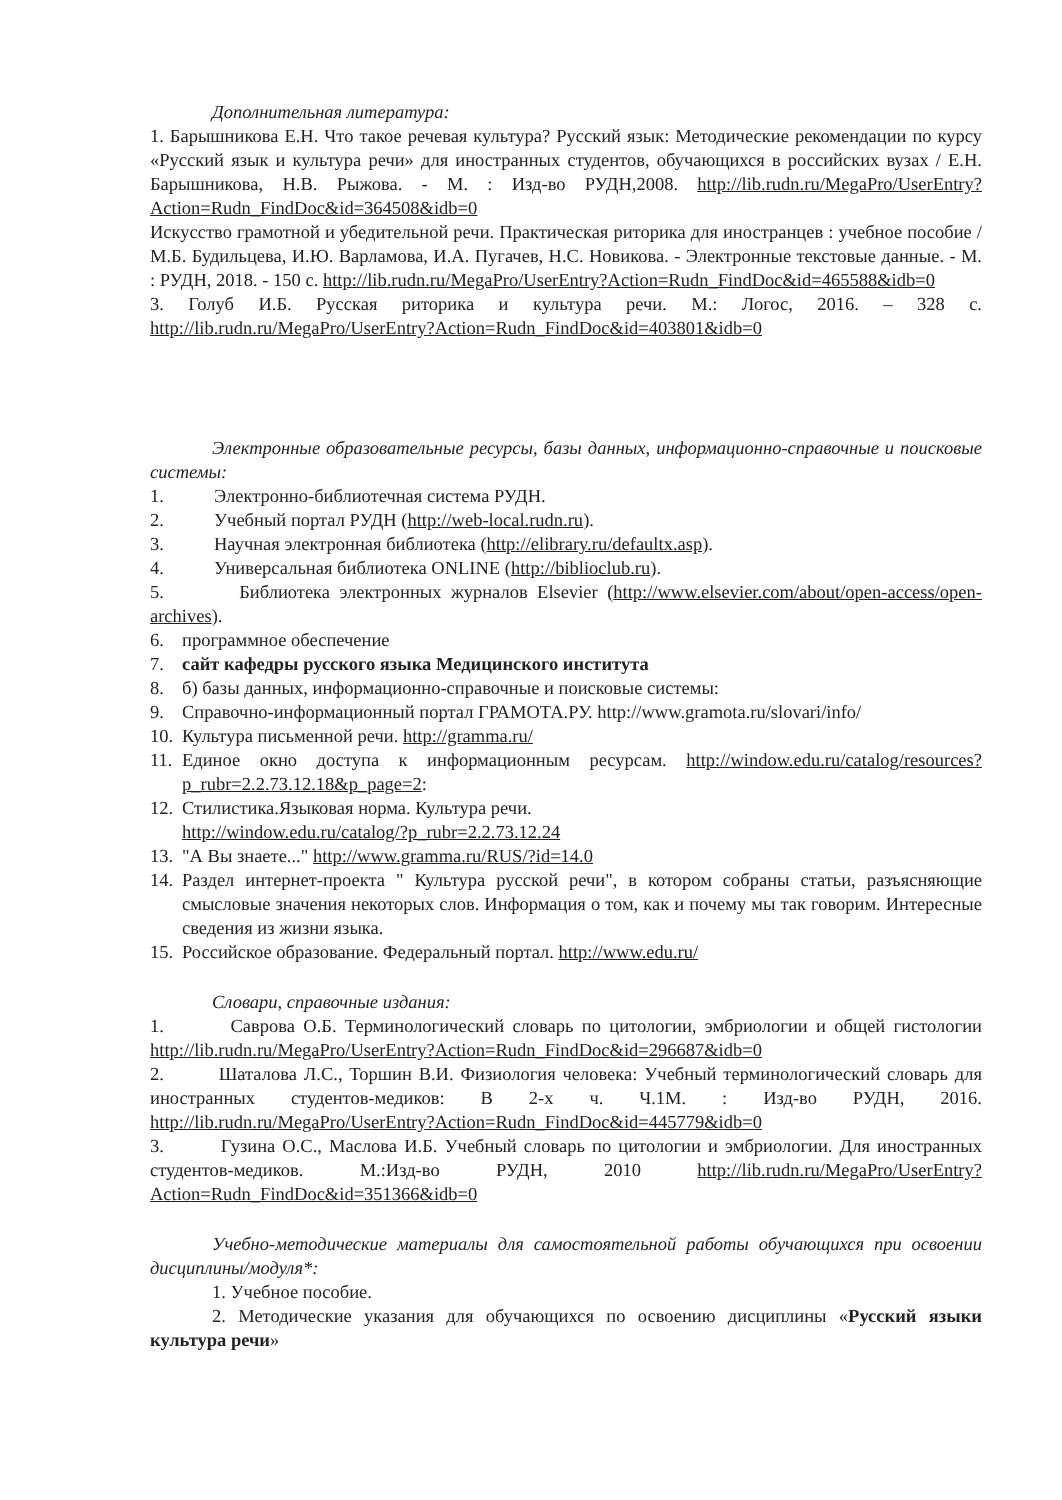Дополнительная литература:
1. Барышникова Е.Н. Что такое речевая культура? Русский язык: Методические рекомендации по курсу «Русский язык и культура речи» для иностранных студентов, обучающихся в российских вузах / Е.Н. Барышникова, Н.В. Рыжова. - М. : Изд-во РУДН,2008. http://lib.rudn.ru/MegaPro/UserEntry?Action=Rudn_FindDoc&id=364508&idb=0
Искусство грамотной и убедительной речи. Практическая риторика для иностранцев : учебное пособие / М.Б. Будильцева, И.Ю. Варламова, И.А. Пугачев, Н.С. Новикова. - Электронные текстовые данные. - М. : РУДН, 2018. - 150 с. http://lib.rudn.ru/MegaPro/UserEntry?Action=Rudn_FindDoc&id=465588&idb=0
3. Голуб И.Б. Русская риторика и культура речи. М.: Логос, 2016. – 328 с. http://lib.rudn.ru/MegaPro/UserEntry?Action=Rudn_FindDoc&id=403801&idb=0
Электронные образовательные ресурсы, базы данных, информационно-справочные и поисковые системы:
1. Электронно-библиотечная система РУДН.
2. Учебный портал РУДН (http://web-local.rudn.ru).
3. Научная электронная библиотека (http://elibrary.ru/defaultx.asp).
4. Универсальная библиотека ONLINE (http://biblioclub.ru).
5. Библиотека электронных журналов Elsevier (http://www.elsevier.com/about/open-access/open-archives).
6. программное обеспечение
7. сайт кафедры русского языка Медицинского института
8. б) базы данных, информационно-справочные и поисковые системы:
9. Справочно-информационный портал ГРАМОТА.РУ. http://www.gramota.ru/slovari/info/
10. Культура письменной речи. http://gramma.ru/
11.
Единое окно доступа к информационным ресурсам. http://window.edu.ru/catalog/resources?p_rubr=2.2.73.12.18&p_page=2:
12. Стилистика.Языковая норма. Культура речи.
http://window.edu.ru/catalog/?p_rubr=2.2.73.12.24
13. "А Вы знаете..." http://www.gramma.ru/RUS/?id=14.0
14.
Раздел интернет-проекта " Культура русской речи", в котором собраны статьи, разъясняющие смысловые значения некоторых слов. Информация о том, как и почему мы так говорим. Интересные сведения из жизни языка.
15. Российское образование. Федеральный портал. http://www.edu.ru/
Словари, справочные издания:
1. Саврова О.Б. Терминологический словарь по цитологии, эмбриологии и общей гистологии http://lib.rudn.ru/MegaPro/UserEntry?Action=Rudn_FindDoc&id=296687&idb=0
2. Шаталова Л.С., Торшин В.И. Физиология человека: Учебный терминологический словарь для иностранных студентов-медиков: В 2-х ч. Ч.1М. : Изд-во РУДН, 2016. http://lib.rudn.ru/MegaPro/UserEntry?Action=Rudn_FindDoc&id=445779&idb=0
3. Гузина О.С., Маслова И.Б. Учебный словарь по цитологии и эмбриологии. Для иностранных студентов-медиков. М.:Изд-во РУДН, 2010 http://lib.rudn.ru/MegaPro/UserEntry?Action=Rudn_FindDoc&id=351366&idb=0
Учебно-методические материалы для самостоятельной работы обучающихся при освоении дисциплины/модуля*:
1. Учебное пособие.
2. Методические указания для обучающихся по освоению дисциплины «Русский языки культура речи»